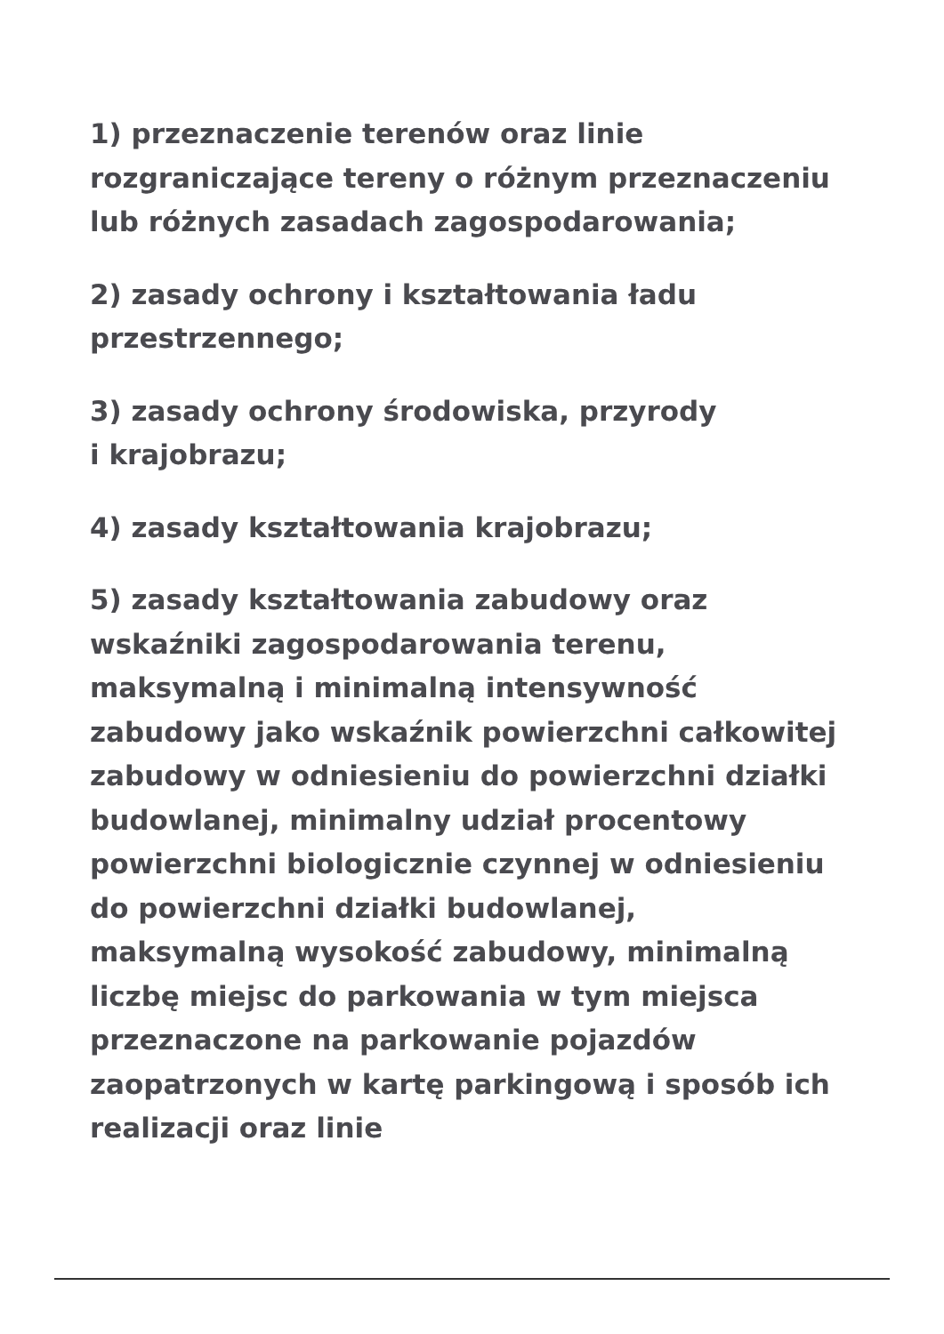1) przeznaczenie terenów oraz linie rozgraniczające tereny o różnym przeznaczeniu lub różnych zasadach zagospodarowania;
2) zasady ochrony i kształtowania ładu przestrzennego;
3) zasady ochrony środowiska, przyrody
i krajobrazu;
4) zasady kształtowania krajobrazu;
5) zasady kształtowania zabudowy oraz wskaźniki zagospodarowania terenu, maksymalną i minimalną intensywność zabudowy jako wskaźnik powierzchni całkowitej zabudowy w odniesieniu do powierzchni działki budowlanej, minimalny udział procentowy powierzchni biologicznie czynnej w odniesieniu do powierzchni działki budowlanej, maksymalną wysokość zabudowy, minimalną liczbę miejsc do parkowania w tym miejsca przeznaczone na parkowanie pojazdów zaopatrzonych w kartę parkingową i sposób ich realizacji oraz linie